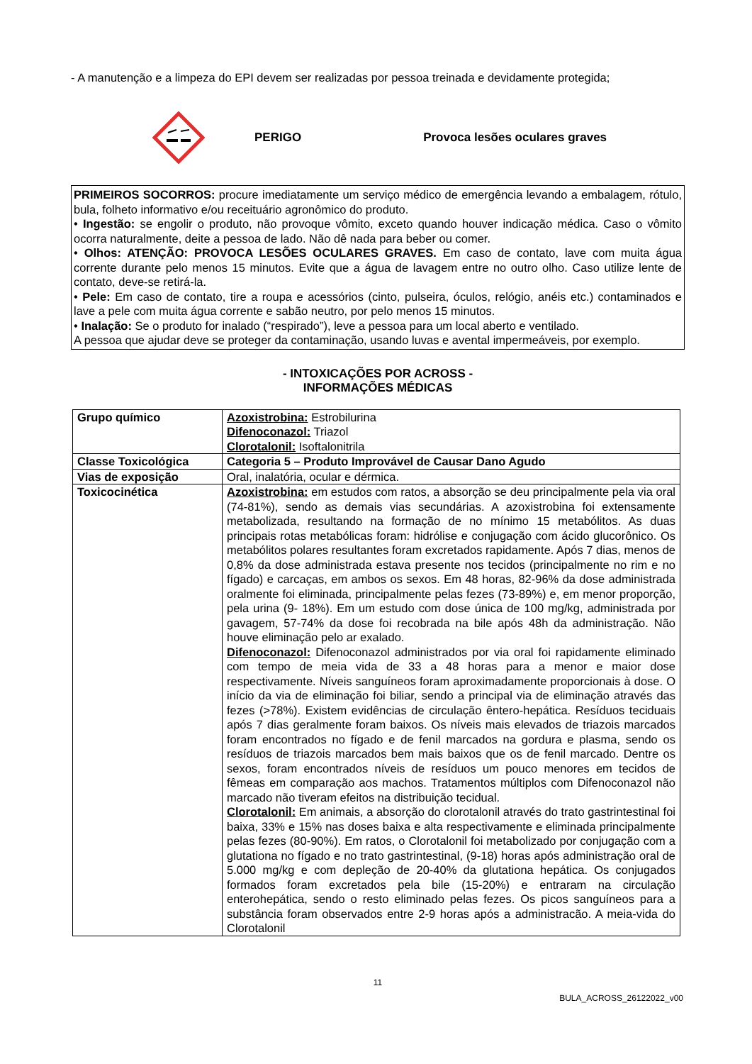- A manutenção e a limpeza do EPI devem ser realizadas por pessoa treinada e devidamente protegida;
PERIGO Provoca lesões oculares graves
PRIMEIROS SOCORROS: procure imediatamente um serviço médico de emergência levando a embalagem, rótulo, bula, folheto informativo e/ou receituário agronômico do produto.
• Ingestão: se engolir o produto, não provoque vômito, exceto quando houver indicação médica. Caso o vômito ocorra naturalmente, deite a pessoa de lado. Não dê nada para beber ou comer.
• Olhos: ATENÇÃO: PROVOCA LESÕES OCULARES GRAVES. Em caso de contato, lave com muita água corrente durante pelo menos 15 minutos. Evite que a água de lavagem entre no outro olho. Caso utilize lente de contato, deve-se retirá-la.
• Pele: Em caso de contato, tire a roupa e acessórios (cinto, pulseira, óculos, relógio, anéis etc.) contaminados e lave a pele com muita água corrente e sabão neutro, por pelo menos 15 minutos.
• Inalação: Se o produto for inalado (“respirado”), leve a pessoa para um local aberto e ventilado.
A pessoa que ajudar deve se proteger da contaminação, usando luvas e avental impermeáveis, por exemplo.
- INTOXICAÇÕES POR ACROSS -
INFORMAÇÕES MÉDICAS
| Grupo químico | Azoxistrobina: Estrobilurina Difenoconazol: Triazol Clorotalonil: Isoftalonitrila |
| Classe Toxicológica | Categoria 5 – Produto Improvável de Causar Dano Agudo |
| Vias de exposição | Oral, inalatória, ocular e dérmica. |
| Toxicocinética | Azoxistrobina: em estudos com ratos, a absorção se deu principalmente pela via oral (74-81%), sendo as demais vias secundárias. A azoxistrobina foi extensamente metabolizada, resultando na formação de no mínimo 15 metabólitos. As duas principais rotas metabólicas foram: hidrólise e conjugação com ácido glucorônico. Os metabólitos polares resultantes foram excretados rapidamente. Após 7 dias, menos de 0,8% da dose administrada estava presente nos tecidos (principalmente no rim e no fígado) e carcaças, em ambos os sexos. Em 48 horas, 82-96% da dose administrada oralmente foi eliminada, principalmente pelas fezes (73-89%) e, em menor proporção, pela urina (9- 18%). Em um estudo com dose única de 100 mg/kg, administrada por gavagem, 57-74% da dose foi recobrada na bile após 48h da administração. Não houve eliminação pelo ar exalado. Difenoconazol: Difenoconazol administrados por via oral foi rapidamente eliminado com tempo de meia vida de 33 a 48 horas para a menor e maior dose respectivamente. Níveis sanguíneos foram aproximadamente proporcionais à dose. O início da via de eliminação foi biliar, sendo a principal via de eliminação através das fezes (>78%). Existem evidências de circulação êntero-hepática. Resíduos teciduais após 7 dias geralmente foram baixos. Os níveis mais elevados de triazois marcados foram encontrados no fígado e de fenil marcados na gordura e plasma, sendo os resíduos de triazois marcados bem mais baixos que os de fenil marcado. Dentre os sexos, foram encontrados níveis de resíduos um pouco menores em tecidos de fêmeas em comparação aos machos. Tratamentos múltiplos com Difenoconazol não marcado não tiveram efeitos na distribuição tecidual. Clorotalonil: Em animais, a absorção do clorotalonil através do trato gastrintestinal foi baixa, 33% e 15% nas doses baixa e alta respectivamente e eliminada principalmente pelas fezes (80-90%). Em ratos, o Clorotalonil foi metabolizado por conjugação com a glutationa no fígado e no trato gastrintestinal, (9-18) horas após administração oral de 5.000 mg/kg e com depleção de 20-40% da glutationa hepática. Os conjugados formados foram excretados pela bile (15-20%) e entraram na circulação enterohepática, sendo o resto eliminado pelas fezes. Os picos sanguíneos para a substância foram observados entre 2-9 horas após a administracão. A meia-vida do Clorotalonil |
11
BULA_ACROSS_26122022_v00